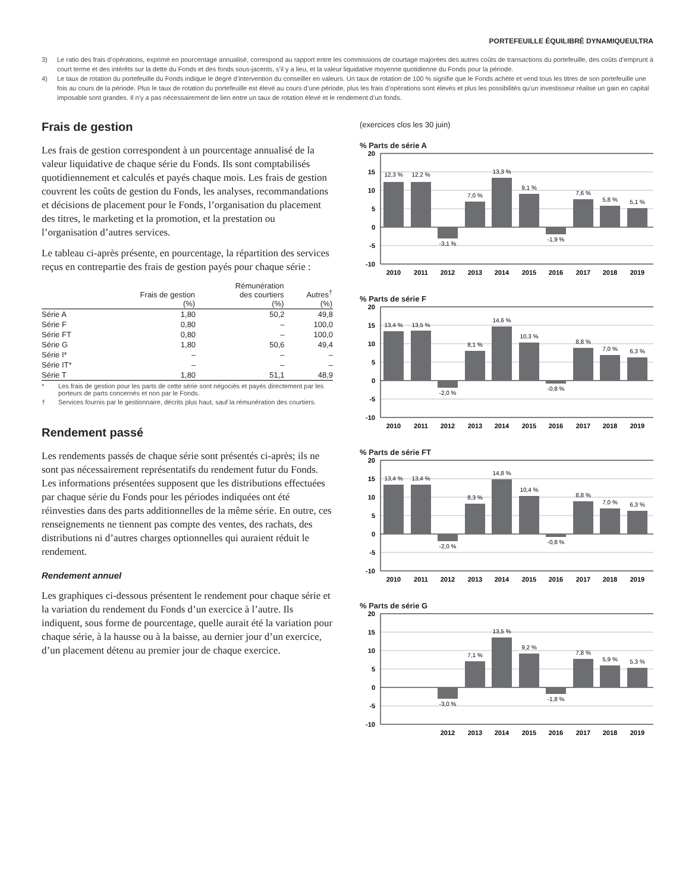PORTEFEUILLE ÉQUILIBRÉ DYNAMIQUEULTRA
3)
Le ratio des frais d’opérations, exprimé en pourcentage annualisé, correspond au rapport entre les commissions de courtage majorées des autres coûts de transactions du portefeuille, des coûts d’emprunt à court terme et des intérêts sur la dette du Fonds et des fonds sous-jacents, s’il y a lieu, et la valeur liquidative moyenne quotidienne du Fonds pour la période.
4)
Le taux de rotation du portefeuille du Fonds indique le degré d’intervention du conseiller en valeurs. Un taux de rotation de 100 % signifie que le Fonds achète et vend tous les titres de son portefeuille une fois au cours de la période. Plus le taux de rotation du portefeuille est élevé au cours d’une période, plus les frais d’opérations sont élevés et plus les possibilités qu’un investisseur réalise un gain en capital imposable sont grandes. Il n’y a pas nécessairement de lien entre un taux de rotation élevé et le rendement d’un fonds.
Frais de gestion
Les frais de gestion correspondent à un pourcentage annualisé de la valeur liquidative de chaque série du Fonds. Ils sont comptabilisés quotidiennement et calculés et payés chaque mois. Les frais de gestion couvrent les coûts de gestion du Fonds, les analyses, recommandations et décisions de placement pour le Fonds, l’organisation du placement des titres, le marketing et la promotion, et la prestation ou l’organisation d’autres services.
Le tableau ci-après présente, en pourcentage, la répartition des services reçus en contrepartie des frais de gestion payés pour chaque série :
| | Frais de gestion (%) | Rémunération des courtiers (%) | Autres<sup>†</sup> (%) |
| --- | --- | --- | --- |
| Série A | 1,80 | 50,2 | 49,8 |
| Série F | 0,80 | – | 100,0 |
| Série FT | 0,80 | – | 100,0 |
| Série G | 1,80 | 50,6 | 49,4 |
| Série I* | – | – | – |
| Série IT* | – | – | – |
| Série T | 1,80 | 51,1 | 48,9 |
* Les frais de gestion pour les parts de cette série sont négociés et payés directement par les porteurs de parts concernés et non par le Fonds.
† Services fournis par le gestionnaire, décrits plus haut, sauf la rémunération des courtiers.
Rendement passé
Les rendements passés de chaque série sont présentés ci-après; ils ne sont pas nécessairement représentatifs du rendement futur du Fonds. Les informations présentées supposent que les distributions effectuées par chaque série du Fonds pour les périodes indiquées ont été réinvesties dans des parts additionnelles de la même série. En outre, ces renseignements ne tiennent pas compte des ventes, des rachats, des distributions ni d’autres charges optionnelles qui auraient réduit le rendement.
Rendement annuel
Les graphiques ci-dessous présentent le rendement pour chaque série et la variation du rendement du Fonds d’un exercice à l’autre. Ils indiquent, sous forme de pourcentage, quelle aurait été la variation pour chaque série, à la hausse ou à la baisse, au dernier jour d’un exercice, d’un placement détenu au premier jour de chaque exercice.
(exercices clos les 30 juin)
% Parts de série A
20
15
10
5
0
-5
-10
12,3 %
12,2 %
-3,1 %
7,0 %
13,3 %
9,1 %
-1,9 %
7,6 %
5,8 %
5,1 %
2010
2011
2012
2013
2014
2015
2016
2017
2018
2019
% Parts de série F
20
15
10
5
0
-5
-10
13,4 %
13,5 %
-2,0 %
8,1 %
14,6 %
10,3 %
-0,8 %
8,8 %
7,0 %
6,3 %
2010
2011
2012
2013
2014
2015
2016
2017
2018
2019
% Parts de série FT
20
15
10
5
0
-5
-10
13,4 %
13,4 %
-2,0 %
8,3 %
14,8 %
10,4 %
-0,8 %
8,8 %
7,0 %
6,3 %
2010
2011
2012
2013
2014
2015
2016
2017
2018
2019
% Parts de série G
20
15
10
5
0
-5
-10
-3,0 %
7,1 %
13,5 %
9,2 %
-1,8 %
7,8 %
5,9 %
5,3 %
2012
2013
2014
2015
2016
2017
2018
2019